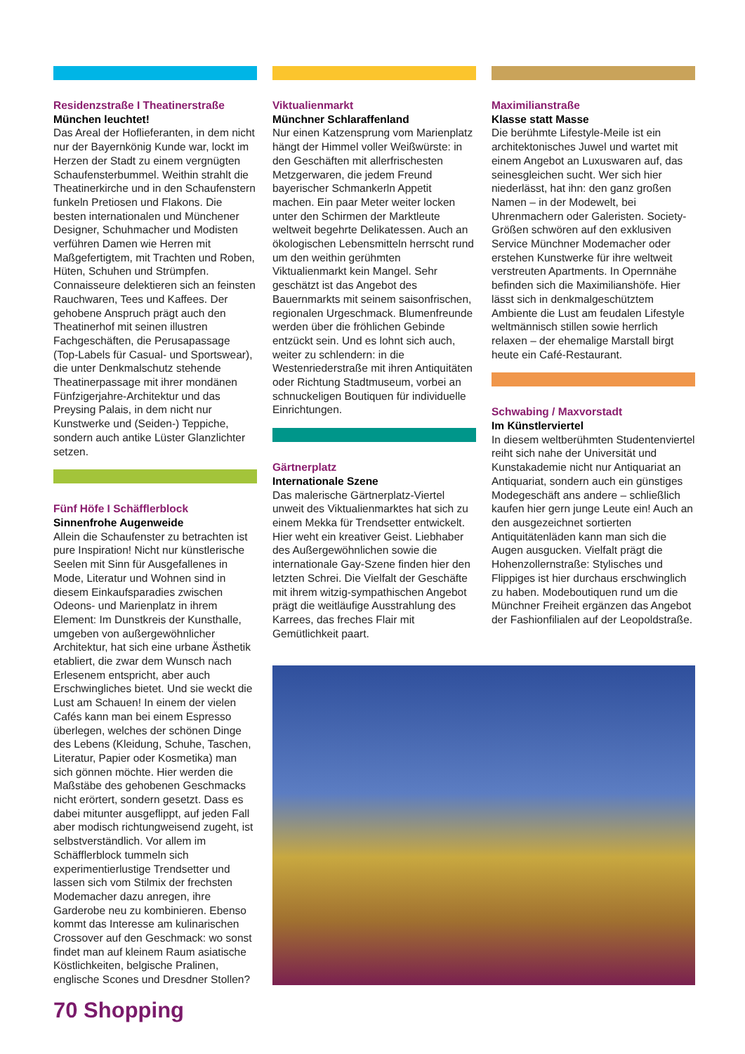Residenzstraße I Theatinerstraße
München leuchtet!
Das Areal der Hoflieferanten, in dem nicht nur der Bayernkönig Kunde war, lockt im Herzen der Stadt zu einem vergnügten Schaufensterbummel. Weithin strahlt die Theatinerkirche und in den Schaufenstern funkeln Pretiosen und Flakons. Die besten internationalen und Münchener Designer, Schuhmacher und Modisten verführen Damen wie Herren mit Maßgefertigtem, mit Trachten und Roben, Hüten, Schuhen und Strümpfen. Connaisseure delektieren sich an feinsten Rauchwaren, Tees und Kaffees. Der gehobene Anspruch prägt auch den Theatinerhof mit seinen illustren Fachgeschäften, die Perusapassage (Top-Labels für Casual- und Sportswear), die unter Denkmalschutz stehende Theatinerpassage mit ihrer mondänen Fünfzigerjahre-Architektur und das Preysing Palais, in dem nicht nur Kunstwerke und (Seiden-) Teppiche, sondern auch antike Lüster Glanzlichter setzen.
Fünf Höfe I Schäfflerblock
Sinnenfrohe Augenweide
Allein die Schaufenster zu betrachten ist pure Inspiration! Nicht nur künstlerische Seelen mit Sinn für Ausgefallenes in Mode, Literatur und Wohnen sind in diesem Einkaufsparadies zwischen Odeons- und Marienplatz in ihrem Element: Im Dunstkreis der Kunsthalle, umgeben von außergewöhnlicher Architektur, hat sich eine urbane Ästhetik etabliert, die zwar dem Wunsch nach Erlesenem entspricht, aber auch Erschwingliches bietet. Und sie weckt die Lust am Schauen! In einem der vielen Cafés kann man bei einem Espresso überlegen, welches der schönen Dinge des Lebens (Kleidung, Schuhe, Taschen, Literatur, Papier oder Kosmetika) man sich gönnen möchte. Hier werden die Maßstäbe des gehobenen Geschmacks nicht erörtert, sondern gesetzt. Dass es dabei mitunter ausgeflippt, auf jeden Fall aber modisch richtungweisend zugeht, ist selbstverständlich. Vor allem im Schäfflerblock tummeln sich experimentierlustige Trendsetter und lassen sich vom Stilmix der frechsten Modemacher dazu anregen, ihre Garderobe neu zu kombinieren. Ebenso kommt das Interesse am kulinarischen Crossover auf den Geschmack: wo sonst findet man auf kleinem Raum asiatische Köstlichkeiten, belgische Pralinen, englische Scones und Dresdner Stollen?
Viktualienmarkt
Münchner Schlaraffenland
Nur einen Katzensprung vom Marienplatz hängt der Himmel voller Weißwürste: in den Geschäften mit allerfrischesten Metzgerwaren, die jedem Freund bayerischer Schmankerln Appetit machen. Ein paar Meter weiter locken unter den Schirmen der Marktleute weltweit begehrte Delikatessen. Auch an ökologischen Lebensmitteln herrscht rund um den weithin gerühmten Viktualienmarkt kein Mangel. Sehr geschätzt ist das Angebot des Bauernmarkts mit seinem saisonfrischen, regionalen Urgeschmack. Blumenfreunde werden über die fröhlichen Gebinde entzückt sein. Und es lohnt sich auch, weiter zu schlendern: in die Westenriederstraße mit ihren Antiquitäten oder Richtung Stadtmuseum, vorbei an schnuckeligen Boutiquen für individuelle Einrichtungen.
Gärtnerplatz
Internationale Szene
Das malerische Gärtnerplatz-Viertel unweit des Viktualienmarktes hat sich zu einem Mekka für Trendsetter entwickelt. Hier weht ein kreativer Geist. Liebhaber des Außergewöhnlichen sowie die internationale Gay-Szene finden hier den letzten Schrei. Die Vielfalt der Geschäfte mit ihrem witzig-sympathischen Angebot prägt die weitläufige Ausstrahlung des Karrees, das freches Flair mit Gemütlichkeit paart.
Maximilianstraße
Klasse statt Masse
Die berühmte Lifestyle-Meile ist ein architektonisches Juwel und wartet mit einem Angebot an Luxuswaren auf, das seinesgleichen sucht. Wer sich hier niederlässt, hat ihn: den ganz großen Namen – in der Modewelt, bei Uhrenmachern oder Galeristen. Society-Größen schwören auf den exklusiven Service Münchner Modemacher oder erstehen Kunstwerke für ihre weltweit verstreuten Apartments. In Opernnähe befinden sich die Maximilianshöfe. Hier lässt sich in denkmalgeschütztem Ambiente die Lust am feudalen Lifestyle weltmännisch stillen sowie herrlich relaxen – der ehemalige Marstall birgt heute ein Café-Restaurant.
Schwabing / Maxvorstadt
Im Künstlerviertel
In diesem weltberühmten Studentenviertel reiht sich nahe der Universität und Kunstakademie nicht nur Antiquariat an Antiquariat, sondern auch ein günstiges Modegeschäft ans andere – schließlich kaufen hier gern junge Leute ein! Auch an den ausgezeichnet sortierten Antiquitätenläden kann man sich die Augen ausgucken. Vielfalt prägt die Hohenzollernstraße: Stylisches und Flippiges ist hier durchaus erschwinglich zu haben. Modeboutiquen rund um die Münchner Freiheit ergänzen das Angebot der Fashionfilialen auf der Leopoldstraße.
70 Shopping